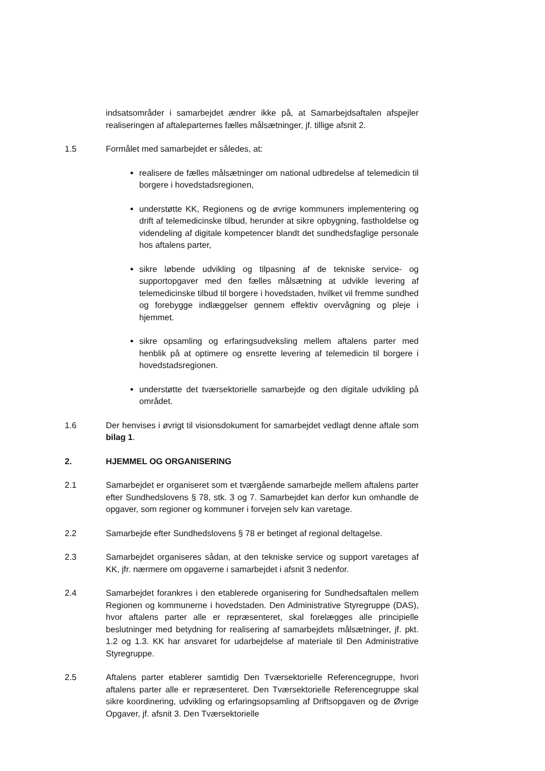indsatsområder i samarbejdet ændrer ikke på, at Samarbejdsaftalen afspejler realiseringen af aftaleparternes fælles målsætninger, jf. tillige afsnit 2.
1.5 Formålet med samarbejdet er således, at:
realisere de fælles målsætninger om national udbredelse af telemedicin til borgere i hovedstadsregionen,
understøtte KK, Regionens og de øvrige kommuners implementering og drift af telemedicinske tilbud, herunder at sikre opbygning, fastholdelse og videndeling af digitale kompetencer blandt det sundhedsfaglige personale hos aftalens parter,
sikre løbende udvikling og tilpasning af de tekniske service- og supportopgaver med den fælles målsætning at udvikle levering af telemedicinske tilbud til borgere i hovedstaden, hvilket vil fremme sundhed og forebygge indlæggelser gennem effektiv overvågning og pleje i hjemmet.
sikre opsamling og erfaringsudveksling mellem aftalens parter med henblik på at optimere og ensrette levering af telemedicin til borgere i hovedstadsregionen.
understøtte det tværsektorielle samarbejde og den digitale udvikling på området.
1.6 Der henvises i øvrigt til visionsdokument for samarbejdet vedlagt denne aftale som bilag 1.
2. HJEMMEL OG ORGANISERING
2.1 Samarbejdet er organiseret som et tværgående samarbejde mellem aftalens parter efter Sundhedslovens § 78, stk. 3 og 7. Samarbejdet kan derfor kun omhandle de opgaver, som regioner og kommuner i forvejen selv kan varetage.
2.2 Samarbejde efter Sundhedslovens § 78 er betinget af regional deltagelse.
2.3 Samarbejdet organiseres sådan, at den tekniske service og support varetages af KK, jfr. nærmere om opgaverne i samarbejdet i afsnit 3 nedenfor.
2.4 Samarbejdet forankres i den etablerede organisering for Sundhedsaftalen mellem Regionen og kommunerne i hovedstaden. Den Administrative Styregruppe (DAS), hvor aftalens parter alle er repræsenteret, skal forelægges alle principielle beslutninger med betydning for realisering af samarbejdets målsætninger, jf. pkt. 1.2 og 1.3. KK har ansvaret for udarbejdelse af materiale til Den Administrative Styregruppe.
2.5 Aftalens parter etablerer samtidig Den Tværsektorielle Referencegruppe, hvori aftalens parter alle er repræsenteret. Den Tværsektorielle Referencegruppe skal sikre koordinering, udvikling og erfaringsopsamling af Driftsopgaven og de Øvrige Opgaver, jf. afsnit 3. Den Tværsektorielle